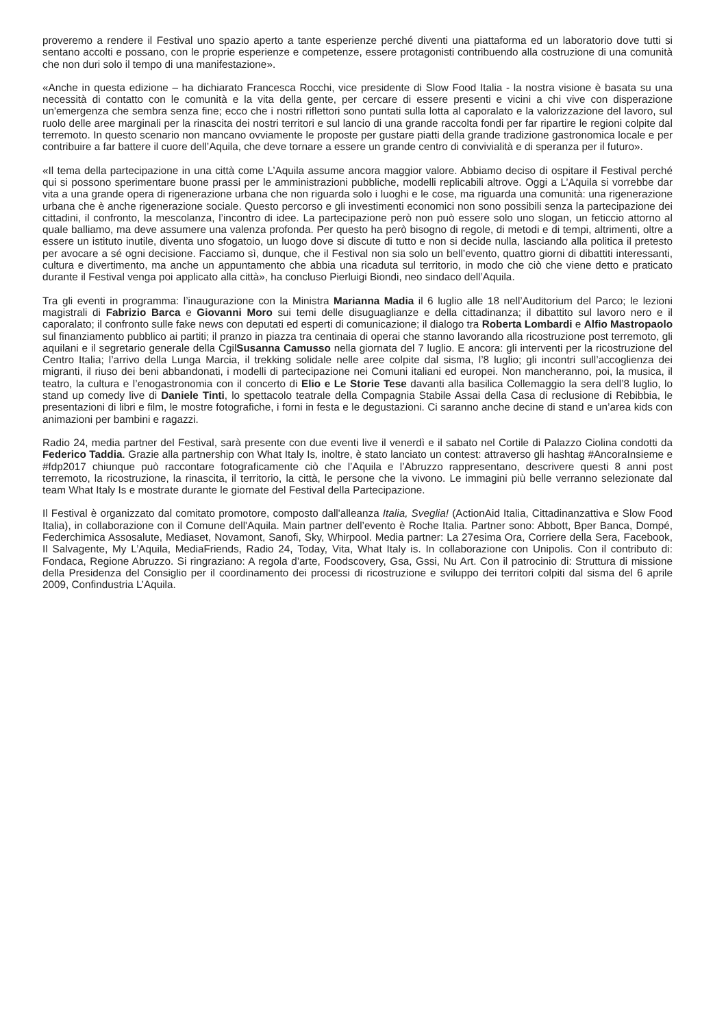proveremo a rendere il Festival uno spazio aperto a tante esperienze perché diventi una piattaforma ed un laboratorio dove tutti si sentano accolti e possano, con le proprie esperienze e competenze, essere protagonisti contribuendo alla costruzione di una comunità che non duri solo il tempo di una manifestazione».
«Anche in questa edizione – ha dichiarato Francesca Rocchi, vice presidente di Slow Food Italia - la nostra visione è basata su una necessità di contatto con le comunità e la vita della gente, per cercare di essere presenti e vicini a chi vive con disperazione un'emergenza che sembra senza fine; ecco che i nostri riflettori sono puntati sulla lotta al caporalato e la valorizzazione del lavoro, sul ruolo delle aree marginali per la rinascita dei nostri territori e sul lancio di una grande raccolta fondi per far ripartire le regioni colpite dal terremoto. In questo scenario non mancano ovviamente le proposte per gustare piatti della grande tradizione gastronomica locale e per contribuire a far battere il cuore dell’Aquila, che deve tornare a essere un grande centro di convivialità e di speranza per il futuro».
«Il tema della partecipazione in una città come L’Aquila assume ancora maggior valore. Abbiamo deciso di ospitare il Festival perché qui si possono sperimentare buone prassi per le amministrazioni pubbliche, modelli replicabili altrove. Oggi a L’Aquila si vorrebbe dar vita a una grande opera di rigenerazione urbana che non riguarda solo i luoghi e le cose, ma riguarda una comunità: una rigenerazione urbana che è anche rigenerazione sociale. Questo percorso e gli investimenti economici non sono possibili senza la partecipazione dei cittadini, il confronto, la mescolanza, l’incontro di idee. La partecipazione però non può essere solo uno slogan, un feticcio attorno al quale balliamo, ma deve assumere una valenza profonda. Per questo ha però bisogno di regole, di metodi e di tempi, altrimenti, oltre a essere un istituto inutile, diventa uno sfogatoio, un luogo dove si discute di tutto e non si decide nulla, lasciando alla politica il pretesto per avocare a sé ogni decisione. Facciamo sì, dunque, che il Festival non sia solo un bell’evento, quattro giorni di dibattiti interessanti, cultura e divertimento, ma anche un appuntamento che abbia una ricaduta sul territorio, in modo che ciò che viene detto e praticato durante il Festival venga poi applicato alla città», ha concluso Pierluigi Biondi, neo sindaco dell’Aquila.
Tra gli eventi in programma: l’inaugurazione con la Ministra Marianna Madia il 6 luglio alle 18 nell’Auditorium del Parco; le lezioni magistrali di Fabrizio Barca e Giovanni Moro sui temi delle disuguaglianze e della cittadinanza; il dibattito sul lavoro nero e il caporalato; il confronto sulle fake news con deputati ed esperti di comunicazione; il dialogo tra Roberta Lombardi e Alfio Mastropaolo sul finanziamento pubblico ai partiti; il pranzo in piazza tra centinaia di operai che stanno lavorando alla ricostruzione post terremoto, gli aquilani e il segretario generale della CgilSusanna Camusso nella giornata del 7 luglio. E ancora: gli interventi per la ricostruzione del Centro Italia; l’arrivo della Lunga Marcia, il trekking solidale nelle aree colpite dal sisma, l’8 luglio; gli incontri sull’accoglienza dei migranti, il riuso dei beni abbandonati, i modelli di partecipazione nei Comuni italiani ed europei. Non mancheranno, poi, la musica, il teatro, la cultura e l’enogastronomia con il concerto di Elio e Le Storie Tese davanti alla basilica Collemaggio la sera dell’8 luglio, lo stand up comedy live di Daniele Tinti, lo spettacolo teatrale della Compagnia Stabile Assai della Casa di reclusione di Rebibbia, le presentazioni di libri e film, le mostre fotografiche, i forni in festa e le degustazioni. Ci saranno anche decine di stand e un’area kids con animazioni per bambini e ragazzi.
Radio 24, media partner del Festival, sarà presente con due eventi live il venerdì e il sabato nel Cortile di Palazzo Ciolina condotti da Federico Taddia. Grazie alla partnership con What Italy Is, inoltre, è stato lanciato un contest: attraverso gli hashtag #AncoraInsieme e #fdp2017 chiunque può raccontare fotograficamente ciò che l’Aquila e l’Abruzzo rappresentano, descrivere questi 8 anni post terremoto, la ricostruzione, la rinascita, il territorio, la città, le persone che la vivono. Le immagini più belle verranno selezionate dal team What Italy Is e mostrate durante le giornate del Festival della Partecipazione.
Il Festival è organizzato dal comitato promotore, composto dall'alleanza Italia, Sveglia! (ActionAid Italia, Cittadinanzattiva e Slow Food Italia), in collaborazione con il Comune dell'Aquila. Main partner dell’evento è Roche Italia. Partner sono: Abbott, Bper Banca, Dompé, Federchimica Assosalute, Mediaset, Novamont, Sanofi, Sky, Whirpool. Media partner: La 27esima Ora, Corriere della Sera, Facebook, Il Salvagente, My L’Aquila, MediaFriends, Radio 24, Today, Vita, What Italy is. In collaborazione con Unipolis. Con il contributo di: Fondaca, Regione Abruzzo. Si ringraziano: A regola d’arte, Foodscovery, Gsa, Gssi, Nu Art. Con il patrocinio di: Struttura di missione della Presidenza del Consiglio per il coordinamento dei processi di ricostruzione e sviluppo dei territori colpiti dal sisma del 6 aprile 2009, Confindustria L’Aquila.